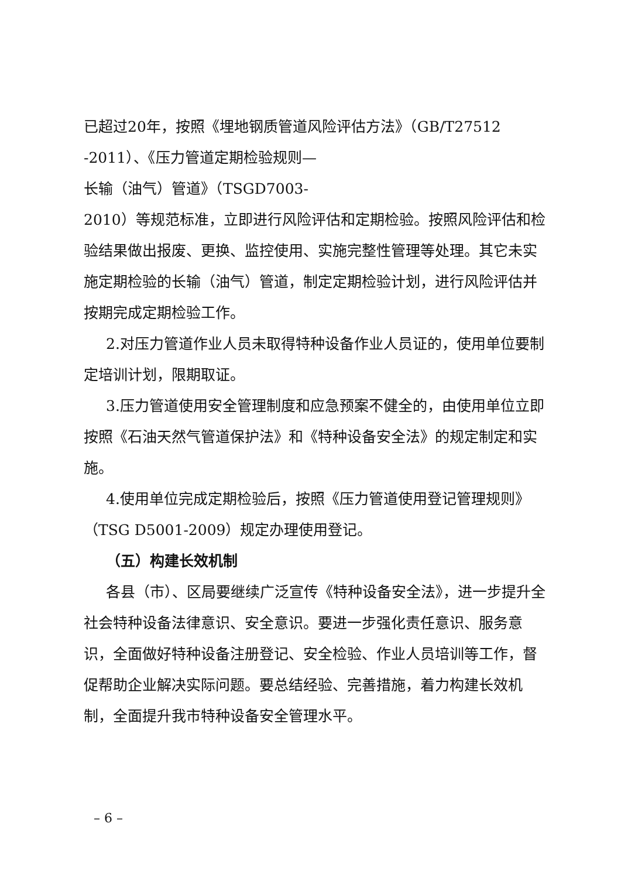已超过20年，按照《埋地钢质管道风险评估方法》（GB/T27512
-2011）、《压力管道定期检验规则—
长输（油气）管道》（TSGD7003-
2010）等规范标准，立即进行风险评估和定期检验。按照风险评估和检验结果做出报废、更换、监控使用、实施完整性管理等处理。其它未实施定期检验的长输（油气）管道，制定定期检验计划，进行风险评估并按期完成定期检验工作。
2.对压力管道作业人员未取得特种设备作业人员证的，使用单位要制定培训计划，限期取证。
3.压力管道使用安全管理制度和应急预案不健全的，由使用单位立即按照《石油天然气管道保护法》和《特种设备安全法》的规定制定和实施。
4.使用单位完成定期检验后，按照《压力管道使用登记管理规则》（TSG D5001-2009）规定办理使用登记。
（五）构建长效机制
各县（市）、区局要继续广泛宣传《特种设备安全法》，进一步提升全社会特种设备法律意识、安全意识。要进一步强化责任意识、服务意识，全面做好特种设备注册登记、安全检验、作业人员培训等工作，督促帮助企业解决实际问题。要总结经验、完善措施，着力构建长效机制，全面提升我市特种设备安全管理水平。
– 6 –